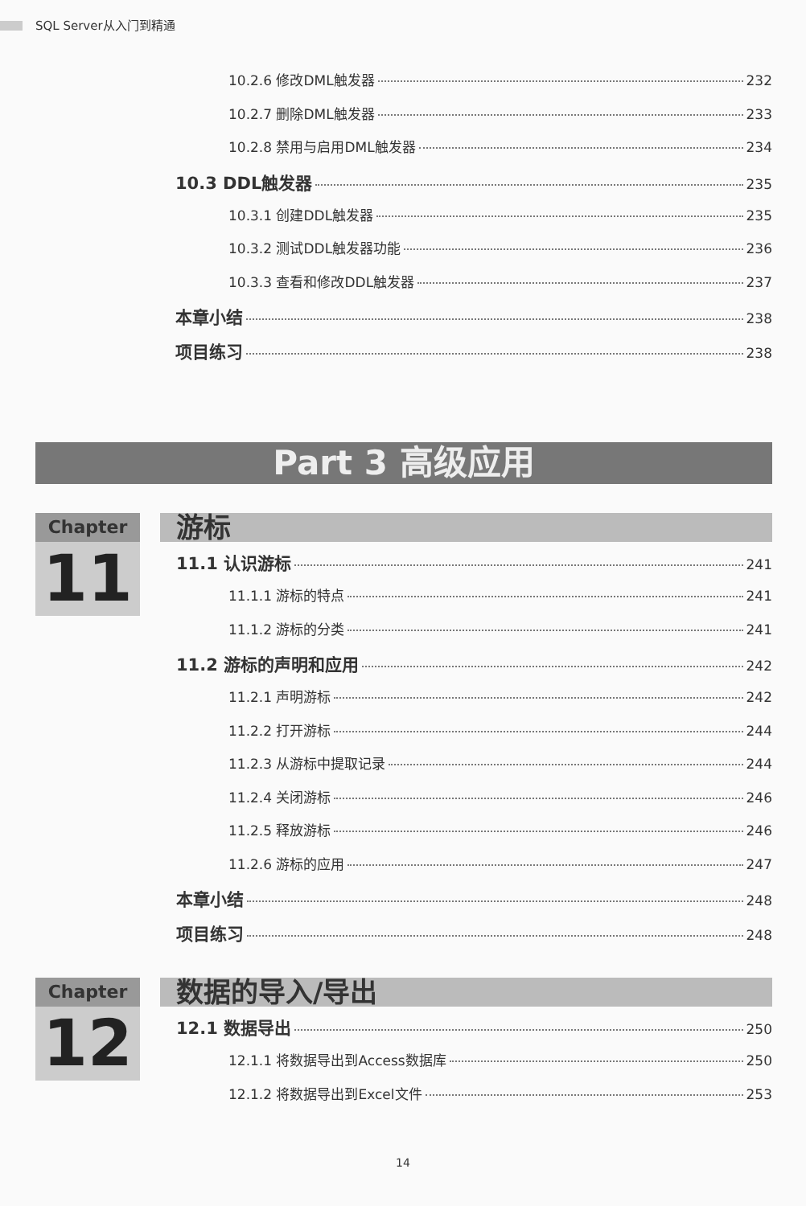SQL Server从入门到精通
10.2.6 修改DML触发器 232
10.2.7 删除DML触发器 233
10.2.8 禁用与启用DML触发器 234
10.3 DDL触发器 235
10.3.1 创建DDL触发器 235
10.3.2 测试DDL触发器功能 236
10.3.3 查看和修改DDL触发器 237
本章小结 238
项目练习 238
Part 3 高级应用
Chapter
11
游标
11.1 认识游标 241
11.1.1 游标的特点 241
11.1.2 游标的分类 241
11.2 游标的声明和应用 242
11.2.1 声明游标 242
11.2.2 打开游标 244
11.2.3 从游标中提取记录 244
11.2.4 关闭游标 246
11.2.5 释放游标 246
11.2.6 游标的应用 247
本章小结 248
项目练习 248
Chapter
12
数据的导入/导出
12.1 数据导出 250
12.1.1 将数据导出到Access数据库 250
12.1.2 将数据导出到Excel文件 253
14